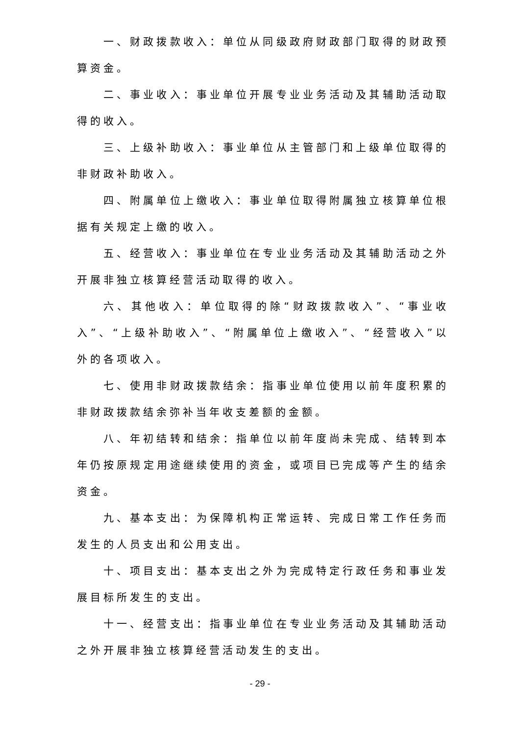一、财政拨款收入：单位从同级政府财政部门取得的财政预算资金。
二、事业收入：事业单位开展专业业务活动及其辅助活动取得的收入。
三、上级补助收入：事业单位从主管部门和上级单位取得的非财政补助收入。
四、附属单位上缴收入：事业单位取得附属独立核算单位根据有关规定上缴的收入。
五、经营收入：事业单位在专业业务活动及其辅助活动之外开展非独立核算经营活动取得的收入。
六、其他收入：单位取得的除“财政拨款收入”、“事业收入”、“上级补助收入”、“附属单位上缴收入”、“经营收入”以外的各项收入。
七、使用非财政拨款结余：指事业单位使用以前年度积累的非财政拨款结余弥补当年收支差额的金额。
八、年初结转和结余：指单位以前年度尚未完成、结转到本年仍按原规定用途继续使用的资金，或项目已完成等产生的结余资金。
九、基本支出：为保障机构正常运转、完成日常工作任务而发生的人员支出和公用支出。
十、项目支出：基本支出之外为完成特定行政任务和事业发展目标所发生的支出。
十一、经营支出：指事业单位在专业业务活动及其辅助活动之外开展非独立核算经营活动发生的支出。
- 29 -